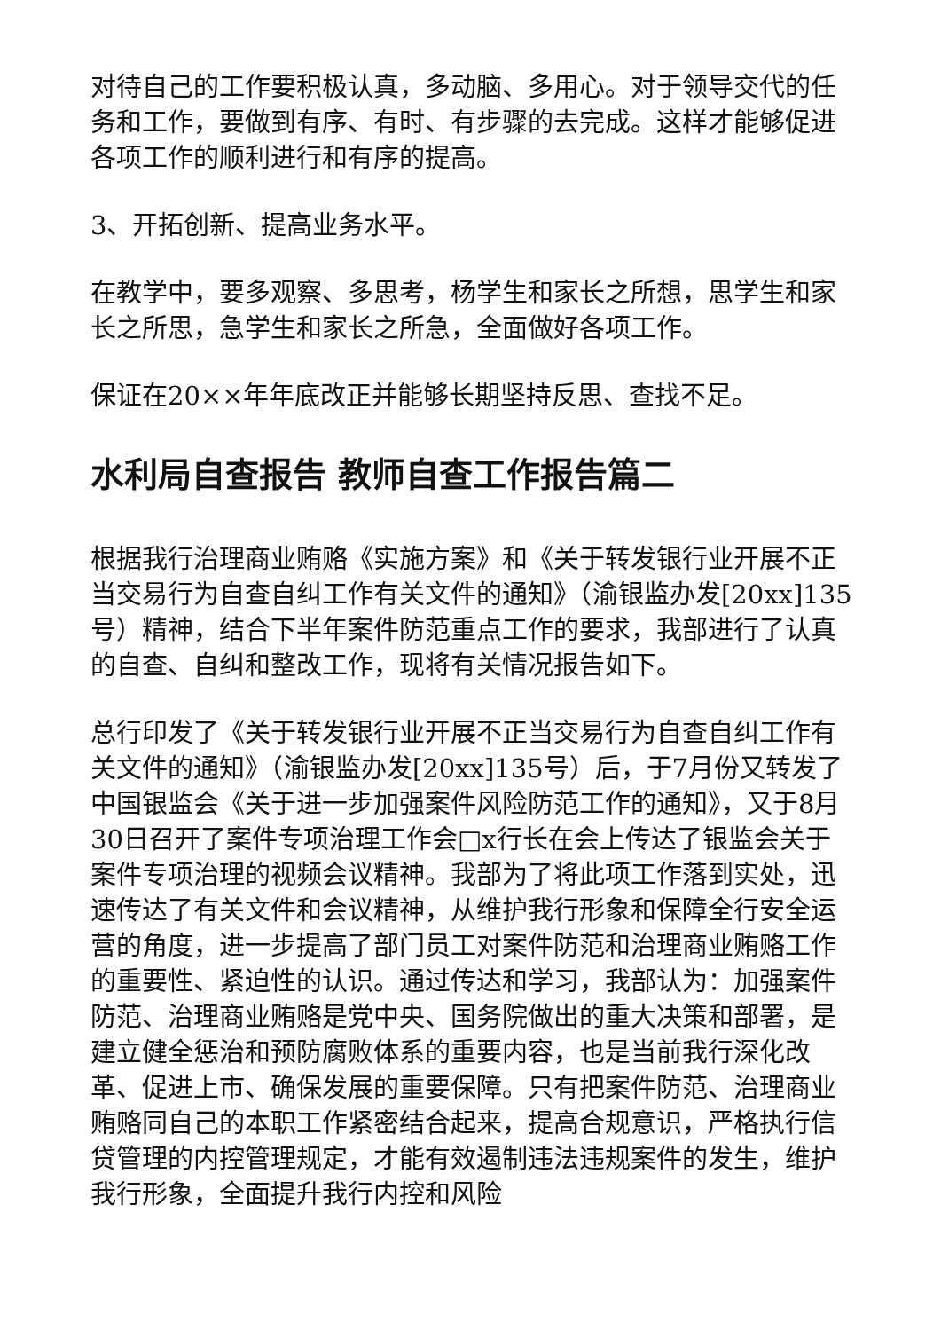对待自己的工作要积极认真，多动脑、多用心。对于领导交代的任务和工作，要做到有序、有时、有步骤的去完成。这样才能够促进各项工作的顺利进行和有序的提高。
3、开拓创新、提高业务水平。
在教学中，要多观察、多思考，杨学生和家长之所想，思学生和家长之所思，急学生和家长之所急，全面做好各项工作。
保证在20××年年底改正并能够长期坚持反思、查找不足。
水利局自查报告 教师自查工作报告篇二
根据我行治理商业贿赂《实施方案》和《关于转发银行业开展不正当交易行为自查自纠工作有关文件的通知》（渝银监办发[20xx]135号）精神，结合下半年案件防范重点工作的要求，我部进行了认真的自查、自纠和整改工作，现将有关情况报告如下。
总行印发了《关于转发银行业开展不正当交易行为自查自纠工作有关文件的通知》（渝银监办发[20xx]135号）后，于7月份又转发了中国银监会《关于进一步加强案件风险防范工作的通知》，又于8月30日召开了案件专项治理工作会□x行长在会上传达了银监会关于案件专项治理的视频会议精神。我部为了将此项工作落到实处，迅速传达了有关文件和会议精神，从维护我行形象和保障全行安全运营的角度，进一步提高了部门员工对案件防范和治理商业贿赂工作的重要性、紧迫性的认识。通过传达和学习，我部认为：加强案件防范、治理商业贿赂是党中央、国务院做出的重大决策和部署，是建立健全惩治和预防腐败体系的重要内容，也是当前我行深化改革、促进上市、确保发展的重要保障。只有把案件防范、治理商业贿赂同自己的本职工作紧密结合起来，提高合规意识，严格执行信贷管理的内控管理规定，才能有效遏制违法违规案件的发生，维护我行形象，全面提升我行内控和风险